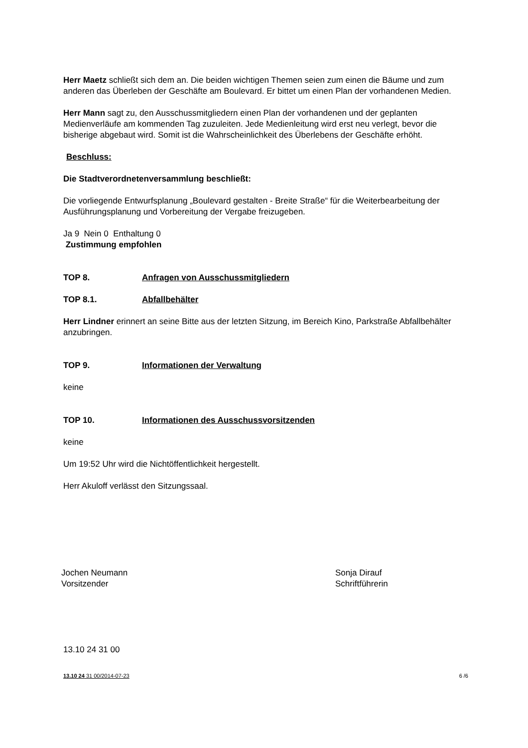Herr Maetz schließt sich dem an. Die beiden wichtigen Themen seien zum einen die Bäume und zum anderen das Überleben der Geschäfte am Boulevard. Er bittet um einen Plan der vorhandenen Medien.
Herr Mann sagt zu, den Ausschussmitgliedern einen Plan der vorhandenen und der geplanten Medienverläufe am kommenden Tag zuzuleiten. Jede Medienleitung wird erst neu verlegt, bevor die bisherige abgebaut wird. Somit ist die Wahrscheinlichkeit des Überlebens der Geschäfte erhöht.
Beschluss:
Die Stadtverordnetenversammlung beschließt:
Die vorliegende Entwurfsplanung „Boulevard gestalten - Breite Straße“ für die Weiterbearbeitung der Ausführungsplanung und Vorbereitung der Vergabe freizugeben.
Ja 9 Nein 0 Enthaltung 0
Zustimmung empfohlen
TOP 8. Anfragen von Ausschussmitgliedern
TOP 8.1. Abfallbehälter
Herr Lindner erinnert an seine Bitte aus der letzten Sitzung, im Bereich Kino, Parkstraße Abfallbehälter anzubringen.
TOP 9. Informationen der Verwaltung
keine
TOP 10. Informationen des Ausschussvorsitzenden
keine
Um 19:52 Uhr wird die Nichtöffentlichkeit hergestellt.
Herr Akuloff verlässt den Sitzungssaal.
Jochen Neumann
Vorsitzender
Sonja Dirauf
Schriftführerin
13.10 24 31 00
13.10 24 31 00/2014-07-23 6 /6